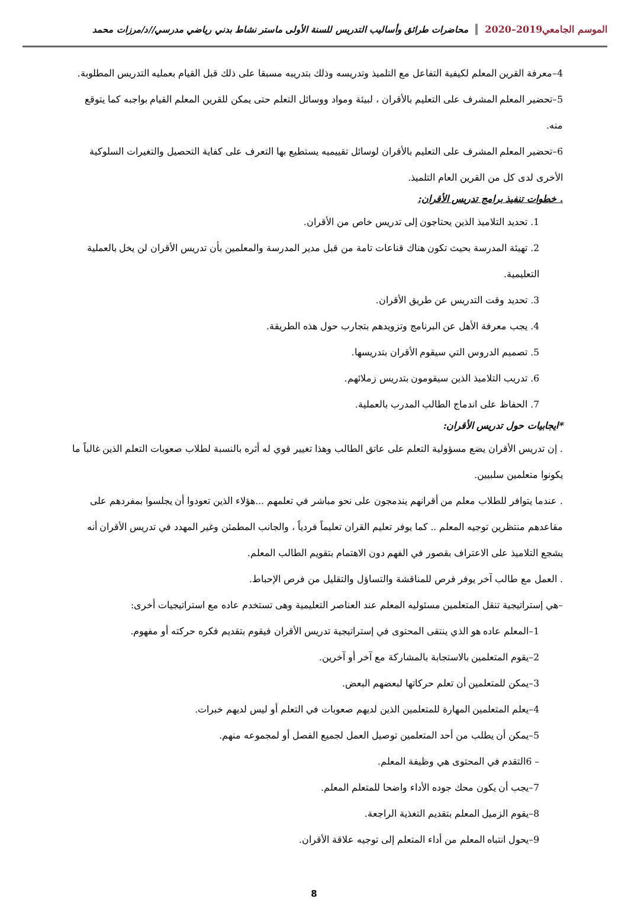الموسم الجامعي2019–2020 محاضرات طرائق وأساليب التدريس للسنة الأولى ماستر نشاط بدني رياضي مدرسي//د/مرزات محمد
4–معرفة القرين المعلم لكيفية التفاعل مع التلميذ وتدريسه وذلك بتدريبه مسبقا على ذلك قبل القيام بعمليه التدريس المطلوبة.
5–تحضير المعلم المشرف على التعليم بالأقران ، لبيئة ومواد ووسائل التعلم حتى يمكن للقرين المعلم القيام بواجبه كما يتوقع منه.
6–تحضير المعلم المشرف على التعليم بالأقران لوسائل تقييميه يستطيع بها التعرف على كفاية التحصيل والتغيرات السلوكية الأخرى لدى كل من القرين العام التلميذ.
. خطوات تنفيذ برامج تدريس الأقران:
1. تحديد التلاميذ الذين يحتاجون إلى تدريس خاص من الأقران.
2. تهيئة المدرسة بحيث تكون هناك قناعات تامة من قبل مدير المدرسة والمعلمين بأن تدريس الأقران لن يخل بالعملية التعليمية.
3. تحديد وقت التدريس عن طريق الأقران.
4. يجب معرفة الأهل عن البرنامج وتزويدهم بتجارب حول هذه الطريقة.
5. تصميم الدروس التي سيقوم الأقران بتدريسها.
6. تدريب التلاميذ الذين سيقومون بتدريس زملائهم.
7. الحفاظ على اندماج الطالب المدرب بالعملية.
*ايجابيات حول تدريس الأقران:
. إن تدريس الأقران يضع مسؤولية التعلم على عاتق الطالب وهذا تغيير قوي له أثره بالنسبة لطلاب صعوبات التعلم الذين غالباً ما يكونوا متعلمين سلبيين.
. عندما يتوافر للطلاب معلم من أقرانهم يندمجون على نحو مباشر في تعلمهم ...هؤلاء الذين تعودوا أن يجلسوا بمفردهم على مقاعدهم منتظرين توجيه المعلم .. كما يوفر تعليم القران تعليماً فردياً ، والجانب المطمئن وغير المهدد في تدريس الأقران أنه يشجع التلاميذ على الاعتراف بقصور في الفهم دون الاهتمام بتقويم الطالب المعلم.
. العمل مع طالب آخر يوفر فرص للمناقشة والتساؤل والتقليل من فرص الإحباط.
–هي إستراتيجية تنقل المتعلمين مسئوليه المعلم عند العناصر التعليمية وهى تستخدم عاده مع استراتيجيات أخرى:
1–المعلم عاده هو الذي ينتقى المحتوى في إستراتيجية تدريس الأقران فيقوم بتقديم فكره حركته أو مفهوم.
2–يقوم المتعلمين بالاستجابة بالمشاركة مع آخر أو آخرين.
3–يمكن للمتعلمين أن تعلم حركاتها لبعضهم البعض.
4–يعلم المتعلمين المهارة للمتعلمين الذين لديهم صعوبات في التعلم أو ليس لديهم خبرات.
5–يمكن أن يطلب من أحد المتعلمين توصيل العمل لجميع الفصل أو لمجموعه منهم.
– 6التقدم في المحتوى هي وظيفة المعلم.
7–يجب أن يكون محك جوده الأداء واضحا للمتعلم المعلم.
8–يقوم الزميل المعلم بتقديم التغذية الراجعة.
9–يحول انتباه المعلم من أداء المتعلم إلى توجيه علاقة الأقران.
8